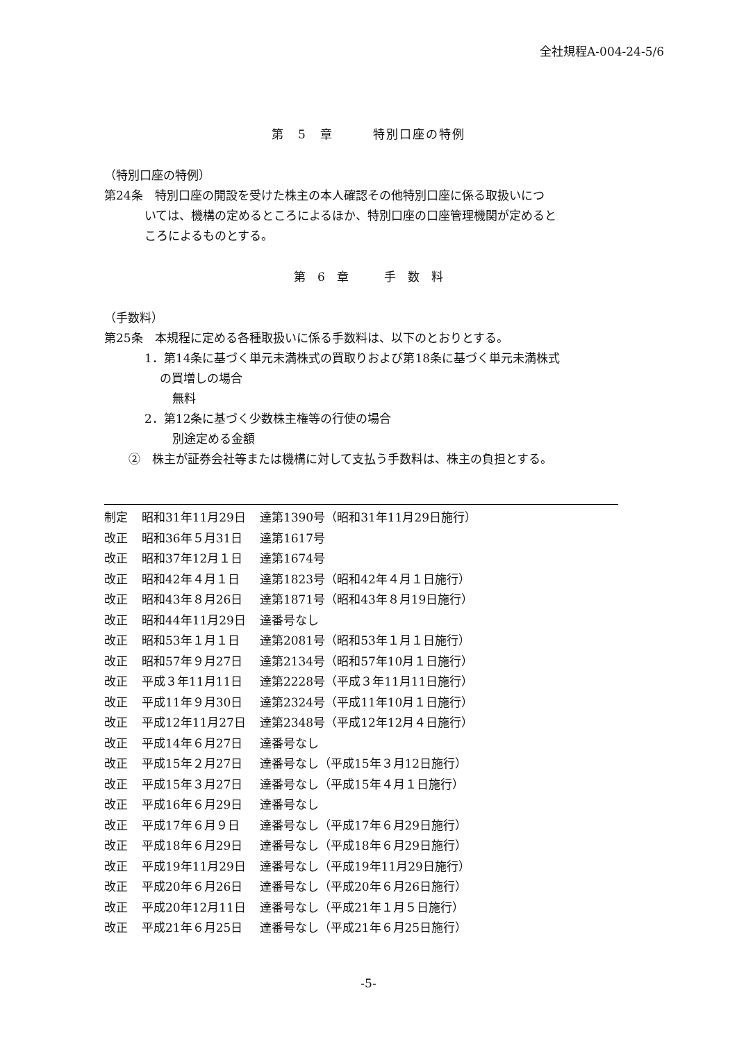全社規程A-004-24-5/6
第　5　章　　　特別口座の特例
（特別口座の特例）
第24条　特別口座の開設を受けた株主の本人確認その他特別口座に係る取扱いにつ
いては、機構の定めるところによるほか、特別口座の口座管理機関が定めると
ころによるものとする。
第　6　章　　　手　数　料
（手数料）
第25条　本規程に定める各種取扱いに係る手数料は、以下のとおりとする。
1．第14条に基づく単元未満株式の買取りおよび第18条に基づく単元未満株式
の買増しの場合
無料
2．第12条に基づく少数株主権等の行使の場合
別途定める金額
②　株主が証券会社等または機構に対して支払う手数料は、株主の負担とする。
| 制定 | 昭和31年11月29日 | 達第1390号（昭和31年11月29日施行） |
| 改正 | 昭和36年５月31日 | 達第1617号 |
| 改正 | 昭和37年12月１日 | 達第1674号 |
| 改正 | 昭和42年４月１日 | 達第1823号（昭和42年４月１日施行） |
| 改正 | 昭和43年８月26日 | 達第1871号（昭和43年８月19日施行） |
| 改正 | 昭和44年11月29日 | 達番号なし |
| 改正 | 昭和53年１月１日 | 達第2081号（昭和53年１月１日施行） |
| 改正 | 昭和57年９月27日 | 達第2134号（昭和57年10月１日施行） |
| 改正 | 平成３年11月11日 | 達第2228号（平成３年11月11日施行） |
| 改正 | 平成11年９月30日 | 達第2324号（平成11年10月１日施行） |
| 改正 | 平成12年11月27日 | 達第2348号（平成12年12月４日施行） |
| 改正 | 平成14年６月27日 | 達番号なし |
| 改正 | 平成15年２月27日 | 達番号なし（平成15年３月12日施行） |
| 改正 | 平成15年３月27日 | 達番号なし（平成15年４月１日施行） |
| 改正 | 平成16年６月29日 | 達番号なし |
| 改正 | 平成17年６月９日 | 達番号なし（平成17年６月29日施行） |
| 改正 | 平成18年６月29日 | 達番号なし（平成18年６月29日施行） |
| 改正 | 平成19年11月29日 | 達番号なし（平成19年11月29日施行） |
| 改正 | 平成20年６月26日 | 達番号なし（平成20年６月26日施行） |
| 改正 | 平成20年12月11日 | 達番号なし（平成21年１月５日施行） |
| 改正 | 平成21年６月25日 | 達番号なし（平成21年６月25日施行） |
-5-